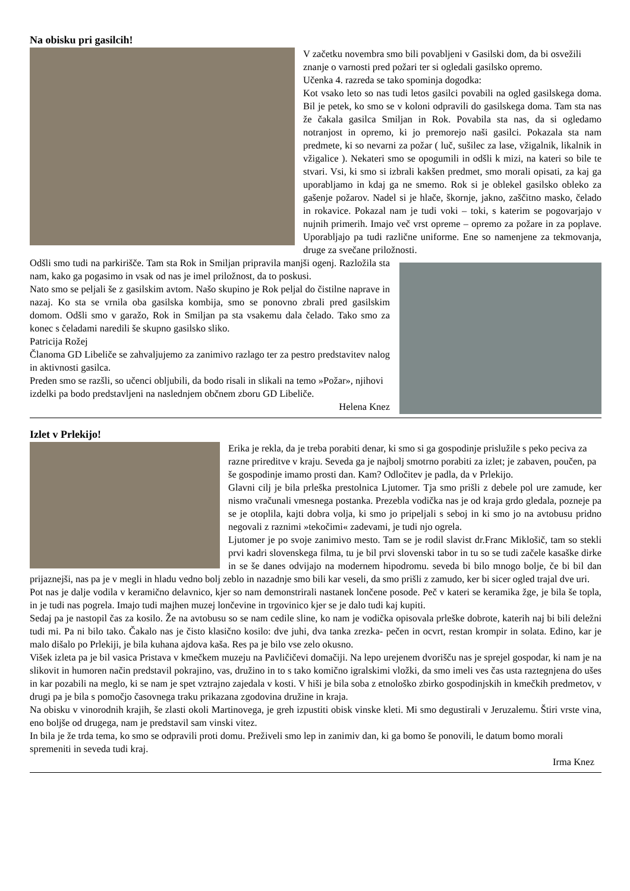Na obisku pri gasilcih!
V začetku novembra smo bili povabljeni v Gasilski dom, da bi osvežili znanje o varnosti pred požari ter si ogledali gasilsko opremo.
Učenka 4. razreda se tako spominja dogodka:
Kot vsako leto so nas tudi letos gasilci povabili na ogled gasilskega doma. Bil je petek, ko smo se v koloni odpravili do gasilskega doma. Tam sta nas že čakala gasilca Smiljan in Rok. Povabila sta nas, da si ogledamo notranjost in opremo, ki jo premorejo naši gasilci. Pokazala sta nam predmete, ki so nevarni za požar ( luč, sušilec za lase, vžigalnik, likalnik in vžigalice ). Nekateri smo se opogumili in odšli k mizi, na kateri so bile te stvari. Vsi, ki smo si izbrali kakšen predmet, smo morali opisati, za kaj ga uporabljamo in kdaj ga ne smemo. Rok si je oblekel gasilsko obleko za gašenje požarov. Nadel si je hlače, škornje, jakno, zaščitno masko, čelado in rokavice. Pokazal nam je tudi voki – toki, s katerim se pogovarjajo v nujnih primerih. Imajo več vrst opreme – opremo za požare in za poplave. Uporabljajo pa tudi različne uniforme. Ene so namenjene za tekmovanja, druge za svečane priložnosti.
Odšli smo tudi na parkirišče. Tam sta Rok in Smiljan pripravila manjši ogenj. Razložila sta nam, kako ga pogasimo in vsak od nas je imel priložnost, da to poskusi.
Nato smo se peljali še z gasilskim avtom. Našo skupino je Rok peljal do čistilne naprave in nazaj. Ko sta se vrnila oba gasilska kombija, smo se ponovno zbrali pred gasilskim domom. Odšli smo v garažo, Rok in Smiljan pa sta vsakemu dala čelado. Tako smo za konec s čeladami naredili še skupno gasilsko sliko.
Patricija Rožej
Članoma GD Libeliče se zahvaljujemo za zanimivo razlago ter za pestro predstavitev nalog in aktivnosti gasilca.
Preden smo se razšli, so učenci obljubili, da bodo risali in slikali na temo »Požar», njihovi izdelki pa bodo predstavljeni na naslednjem občnem zboru GD Libeliče.
Helena Knez
Izlet v Prlekijo!
Erika je rekla, da je treba porabiti denar, ki smo si ga gospodinje prislužile s peko peciva za razne prireditve v kraju. Seveda ga je najbolj smotrno porabiti za izlet; je zabaven, poučen, pa še gospodinje imamo prosti dan. Kam? Odločitev je padla, da v Prlekijo.
Glavni cilj je bila prleška prestolnica Ljutomer. Tja smo prišli z debele pol ure zamude, ker nismo vračunali vmesnega postanka. Prezebla vodička nas je od kraja grdo gledala, pozneje pa se je otoplila, kajti dobra volja, ki smo jo pripeljali s seboj in ki smo jo na avtobusu pridno negovali z raznimi »tekočimi« zadevami, je tudi njo ogrela.
Ljutomer je po svoje zanimivo mesto. Tam se je rodil slavist dr.Franc Miklošič, tam so stekli prvi kadri slovenskega filma, tu je bil prvi slovenski tabor in tu so se tudi začele kasaške dirke in se še danes odvijajo na modernem hipodromu. seveda bi bilo mnogo bolje, če bi bil dan prijaznejši, nas pa je v megli in hladu vedno bolj zeblo in nazadnje smo bili kar veseli, da smo prišli z zamudo, ker bi sicer ogled trajal dve uri.
Pot nas je dalje vodila v keramično delavnico, kjer so nam demonstrirali nastanek lončene posode. Peč v kateri se keramika žge, je bila še topla, in je tudi nas pogrela. Imajo tudi majhen muzej lončevine in trgovinico kjer se je dalo tudi kaj kupiti.
Sedaj pa je nastopil čas za kosilo. Že na avtobusu so se nam cedile sline, ko nam je vodička opisovala prleške dobrote, katerih naj bi bili deležni tudi mi. Pa ni bilo tako. Čakalo nas je čisto klasično kosilo: dve juhi, dva tanka zrezka- pečen in ocvrt, restan krompir in solata. Edino, kar je malo dišalo po Prlekiji, je bila kuhana ajdova kaša. Res pa je bilo vse zelo okusno.
Višek izleta pa je bil vasica Pristava v kmečkem muzeju na Pavličičevi domačiji. Na lepo urejenem dvorišču nas je sprejel gospodar, ki nam je na slikovit in humoren način predstavil pokrajino, vas, družino in to s tako komično igralskimi vložki, da smo imeli ves čas usta raztegnjena do ušes in kar pozabili na meglo, ki se nam je spet vztrajno zajedala v kosti. V hiši je bila soba z etnološko zbirko gospodinjskih in kmečkih predmetov, v drugi pa je bila s pomočjo časovnega traku prikazana zgodovina družine in kraja.
Na obisku v vinorodnih krajih, še zlasti okoli Martinovega, je greh izpustiti obisk vinske kleti. Mi smo degustirali v Jeruzalemu. Štiri vrste vina, eno boljše od drugega, nam je predstavil sam vinski vitez.
In bila je že trda tema, ko smo se odpravili proti domu. Preživeli smo lep in zanimiv dan, ki ga bomo še ponovili, le datum bomo morali spremeniti in seveda tudi kraj.
Irma Knez